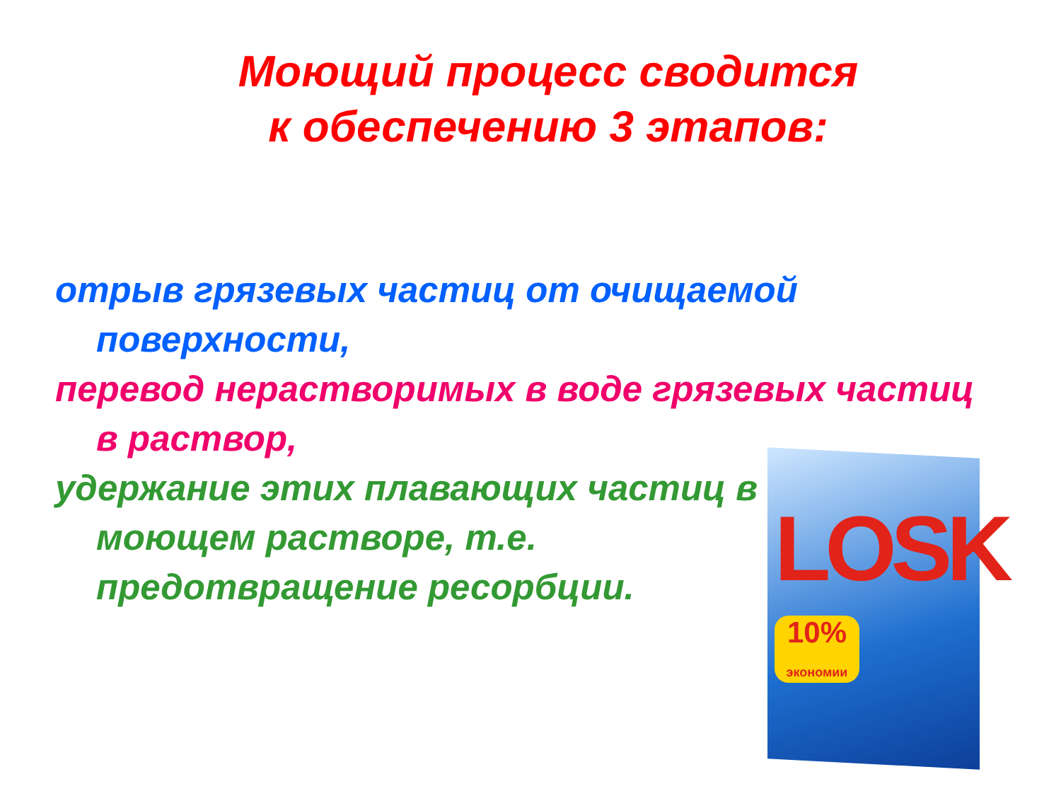Моющий процесс сводится
к обеспечению 3 этапов:
отрыв грязевых частиц от очищаемой поверхности,
перевод нерастворимых в воде грязевых частиц в раствор,
удержание этих плавающих частиц в моющем растворе, т.е. предотвращение ресорбции.
LOSK
10%
экономии